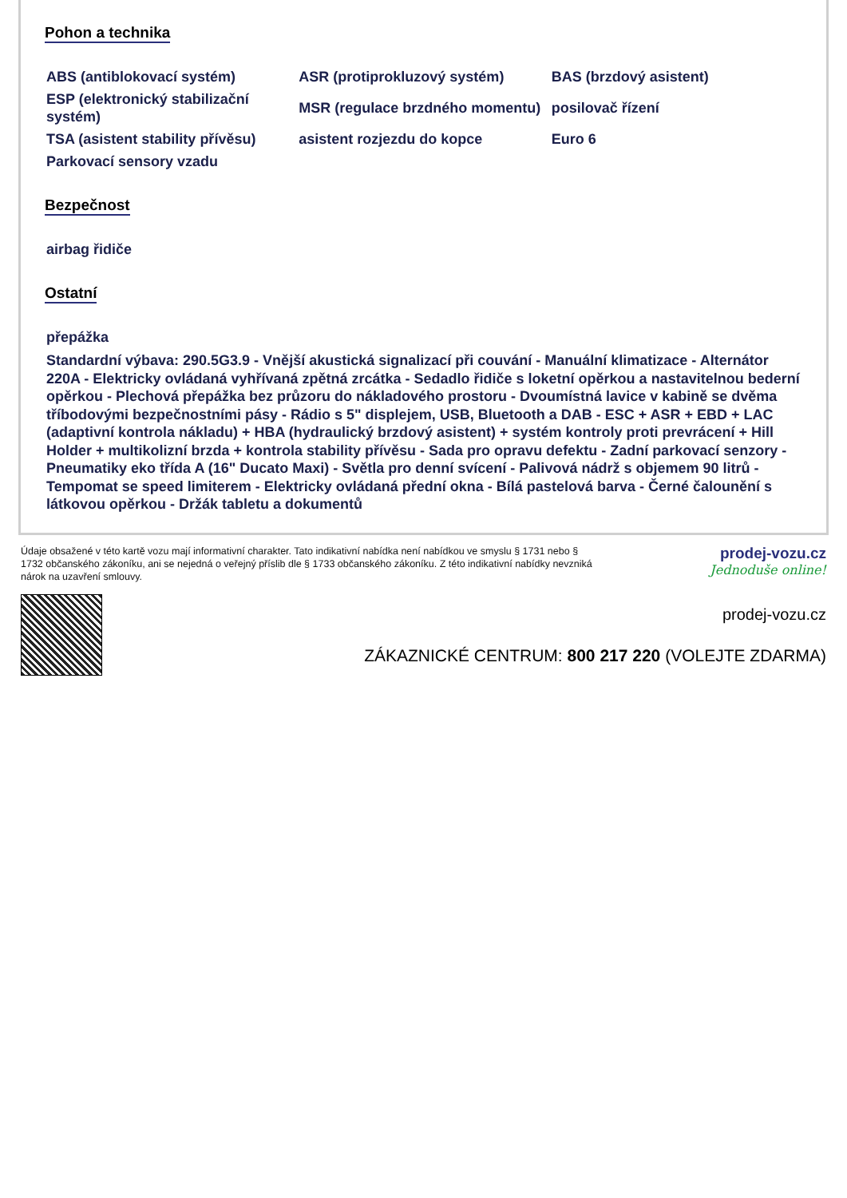Pohon a technika
| ABS (antiblokovací systém) | ASR (protiprokluzový systém) | BAS (brzdový asistent) |
| ESP (elektronický stabilizační systém) | MSR (regulace brzdného momentu) | posilovač řízení |
| TSA (asistent stability přívěsu) | asistent rozjezdu do kopce | Euro 6 |
| Parkovací sensory vzadu | | |
Bezpečnost
| airbag řidiče | | |
Ostatní
| přepážka | | |
Standardní výbava: 290.5G3.9 - Vnější akustická signalizací při couvání - Manuální klimatizace - Alternátor 220A - Elektricky ovládaná vyhřívaná zpětná zrcátka - Sedadlo řidiče s loketní opěrkou a nastavitelnou bederní opěrkou - Plechová přepážka bez průzoru do nákladového prostoru - Dvoumístná lavice v kabině se dvěma tříbodovými bezpečnostními pásy - Rádio s 5" displejem, USB, Bluetooth a DAB - ESC + ASR + EBD + LAC (adaptivní kontrola nákladu) + HBA (hydraulický brzdový asistent) + systém kontroly proti prevrácení + Hill Holder + multikolizní brzda + kontrola stability přívěsu - Sada pro opravu defektu - Zadní parkovací senzory - Pneumatiky eko třída A (16" Ducato Maxi) - Světla pro denní svícení - Palivová nádrž s objemem 90 litrů - Tempomat se speed limiterem - Elektricky ovládaná přední okna - Bílá pastelová barva - Černé čalounění s látkovou opěrkou - Držák tabletu a dokumentů
Údaje obsažené v této kartě vozu mají informativní charakter. Tato indikativní nabídka není nabídkou ve smyslu § 1731 nebo § 1732 občanského zákoníku, ani se nejedná o veřejný příslib dle § 1733 občanského zákoníku. Z této indikativní nabídky nevzniká nárok na uzavření smlouvy.
prodej-vozu.cz
Jednoduše online!
prodej-vozu.cz
ZÁKAZNICKÉ CENTRUM: 800 217 220 (VOLEJTE ZDARMA)